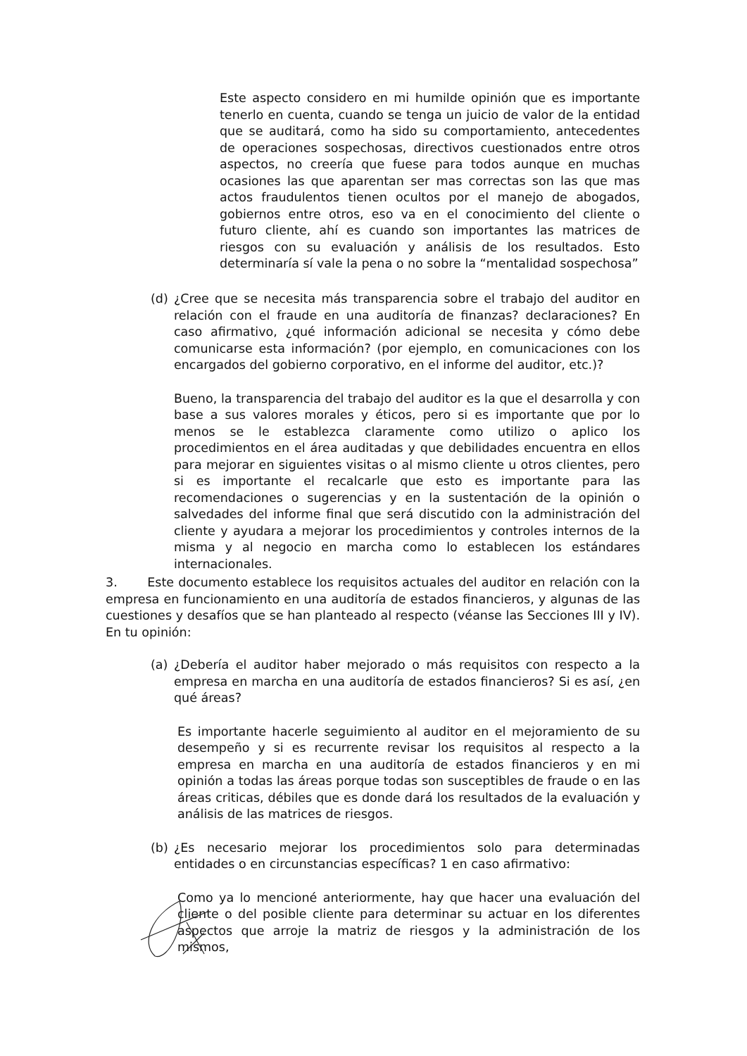Este aspecto considero en mi humilde opinión que es importante tenerlo en cuenta, cuando se tenga un juicio de valor de la entidad que se auditará, como ha sido su comportamiento, antecedentes de operaciones sospechosas, directivos cuestionados entre otros aspectos, no creería que fuese para todos aunque en muchas ocasiones las que aparentan ser mas correctas son las que mas actos fraudulentos tienen ocultos por el manejo de abogados, gobiernos entre otros, eso va en el conocimiento del cliente o futuro cliente, ahí es cuando son importantes las matrices de riesgos con su evaluación y análisis de los resultados. Esto determinaría sí vale la pena o no sobre la “mentalidad sospechosa”
(d) ¿Cree que se necesita más transparencia sobre el trabajo del auditor en relación con el fraude en una auditoría de finanzas? declaraciones? En caso afirmativo, ¿qué información adicional se necesita y cómo debe comunicarse esta información? (por ejemplo, en comunicaciones con los encargados del gobierno corporativo, en el informe del auditor, etc.)?
Bueno, la transparencia del trabajo del auditor es la que el desarrolla y con base a sus valores morales y éticos, pero si es importante que por lo menos se le establezca claramente como utilizo o aplico los procedimientos en el área auditadas y que debilidades encuentra en ellos para mejorar en siguientes visitas o al mismo cliente u otros clientes, pero si es importante el recalcarle que esto es importante para las recomendaciones o sugerencias y en la sustentación de la opinión o salvedades del informe final que será discutido con la administración del cliente y ayudara a mejorar los procedimientos y controles internos de la misma y al negocio en marcha como lo establecen los estándares internacionales.
3. Este documento establece los requisitos actuales del auditor en relación con la empresa en funcionamiento en una auditoría de estados financieros, y algunas de las cuestiones y desafíos que se han planteado al respecto (véanse las Secciones III y IV). En tu opinión:
(a) ¿Debería el auditor haber mejorado o más requisitos con respecto a la empresa en marcha en una auditoría de estados financieros? Si es así, ¿en qué áreas?
Es importante hacerle seguimiento al auditor en el mejoramiento de su desempeño y si es recurrente revisar los requisitos al respecto a la empresa en marcha en una auditoría de estados financieros y en mi opinión a todas las áreas porque todas son susceptibles de fraude o en las áreas criticas, débiles que es donde dará los resultados de la evaluación y análisis de las matrices de riesgos.
(b) ¿Es necesario mejorar los procedimientos solo para determinadas entidades o en circunstancias específicas? 1 en caso afirmativo:
Como ya lo mencioné anteriormente, hay que hacer una evaluación del cliente o del posible cliente para determinar su actuar en los diferentes aspectos que arroje la matriz de riesgos y la administración de los mismos,